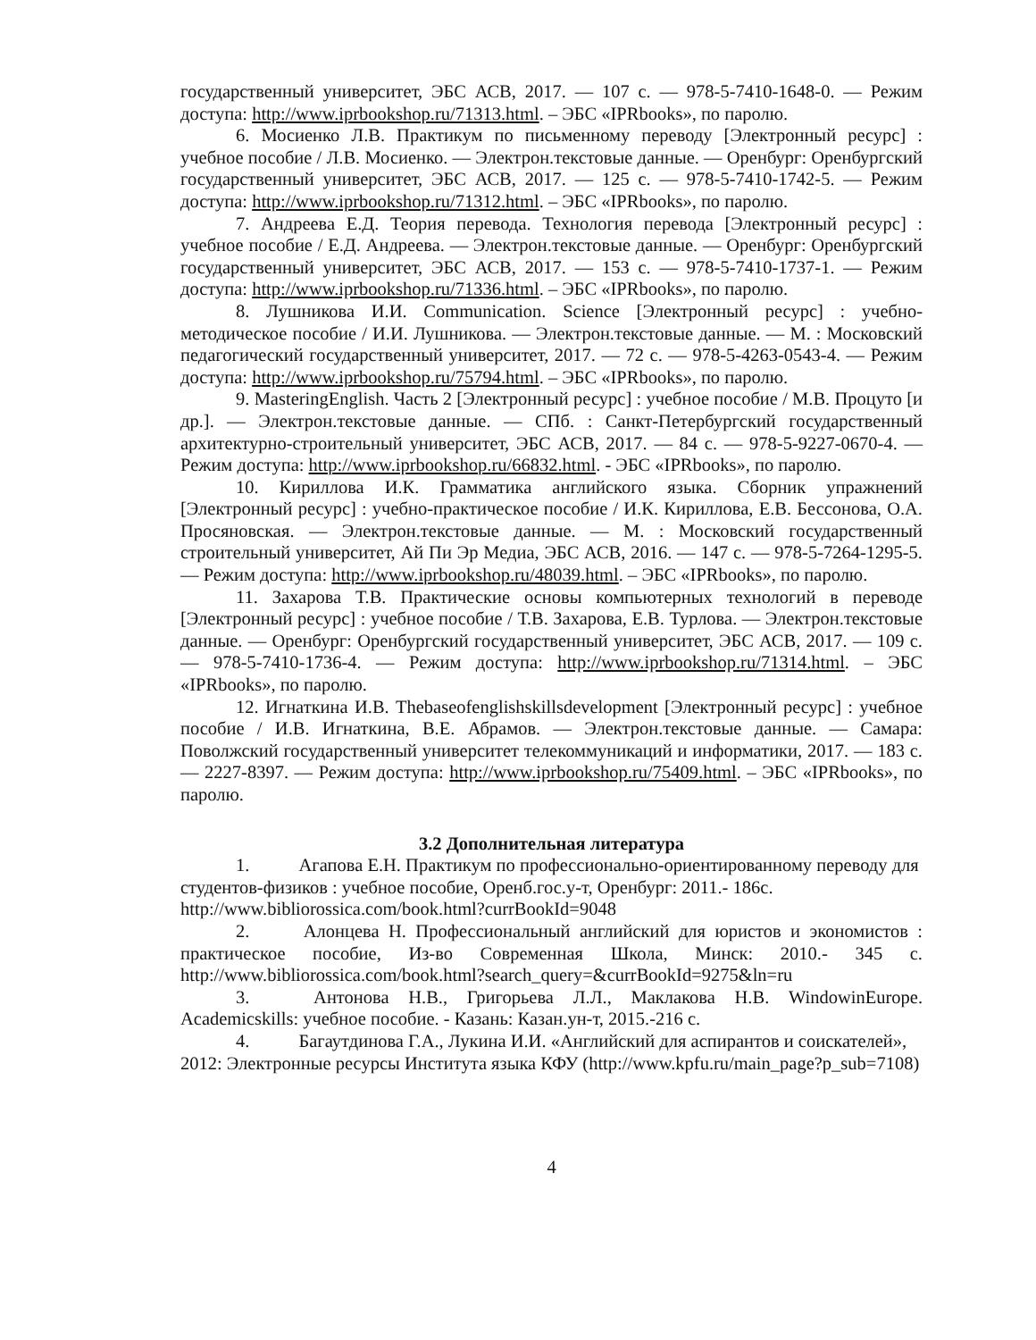государственный университет, ЭБС АСВ, 2017. — 107 c. — 978-5-7410-1648-0. — Режим доступа: http://www.iprbookshop.ru/71313.html. – ЭБС «IPRbooks», по паролю.
6. Мосиенко Л.В. Практикум по письменному переводу [Электронный ресурс] : учебное пособие / Л.В. Мосиенко. — Электрон.текстовые данные. — Оренбург: Оренбургский государственный университет, ЭБС АСВ, 2017. — 125 c. — 978-5-7410-1742-5. — Режим доступа: http://www.iprbookshop.ru/71312.html. – ЭБС «IPRbooks», по паролю.
7. Андреева Е.Д. Теория перевода. Технология перевода [Электронный ресурс] : учебное пособие / Е.Д. Андреева. — Электрон.текстовые данные. — Оренбург: Оренбургский государственный университет, ЭБС АСВ, 2017. — 153 c. — 978-5-7410-1737-1. — Режим доступа: http://www.iprbookshop.ru/71336.html. – ЭБС «IPRbooks», по паролю.
8. Лушникова И.И. Communication. Science [Электронный ресурс] : учебно-методическое пособие / И.И. Лушникова. — Электрон.текстовые данные. — М. : Московский педагогический государственный университет, 2017. — 72 c. — 978-5-4263-0543-4. — Режим доступа: http://www.iprbookshop.ru/75794.html. – ЭБС «IPRbooks», по паролю.
9. MasteringEnglish. Часть 2 [Электронный ресурс] : учебное пособие / М.В. Процуто [и др.]. — Электрон.текстовые данные. — СПб. : Санкт-Петербургский государственный архитектурно-строительный университет, ЭБС АСВ, 2017. — 84 c. — 978-5-9227-0670-4. — Режим доступа: http://www.iprbookshop.ru/66832.html. - ЭБС «IPRbooks», по паролю.
10. Кириллова И.К. Грамматика английского языка. Сборник упражнений [Электронный ресурс] : учебно-практическое пособие / И.К. Кириллова, Е.В. Бессонова, О.А. Просяновская. — Электрон.текстовые данные. — М. : Московский государственный строительный университет, Ай Пи Эр Медиа, ЭБС АСВ, 2016. — 147 c. — 978-5-7264-1295-5. — Режим доступа: http://www.iprbookshop.ru/48039.html. – ЭБС «IPRbooks», по паролю.
11. Захарова Т.В. Практические основы компьютерных технологий в переводе [Электронный ресурс] : учебное пособие / Т.В. Захарова, Е.В. Турлова. — Электрон.текстовые данные. — Оренбург: Оренбургский государственный университет, ЭБС АСВ, 2017. — 109 c. — 978-5-7410-1736-4. — Режим доступа: http://www.iprbookshop.ru/71314.html. – ЭБС «IPRbooks», по паролю.
12. Игнаткина И.В. Thebaseofenglishskillsdevelopment [Электронный ресурс] : учебное пособие / И.В. Игнаткина, В.Е. Абрамов. — Электрон.текстовые данные. — Самара: Поволжский государственный университет телекоммуникаций и информатики, 2017. — 183 c. — 2227-8397. — Режим доступа: http://www.iprbookshop.ru/75409.html. – ЭБС «IPRbooks», по паролю.
3.2 Дополнительная литература
1. Агапова Е.Н. Практикум по профессионально-ориентированному переводу для студентов-физиков : учебное пособие, Оренб.гос.у-т, Оренбург: 2011.- 186с. http://www.bibliorossica.com/book.html?currBookId=9048
2. Алонцева Н. Профессиональный английский для юристов и экономистов : практическое пособие, Из-во Современная Школа, Минск: 2010.- 345 с. http://www.bibliorossica.com/book.html?search_query=&currBookId=9275&ln=ru
3. Антонова Н.В., Григорьева Л.Л., Маклакова Н.В. WindowinEurope. Academicskills: учебное пособие. - Казань: Казан.ун-т, 2015.-216 с.
4. Багаутдинова Г.А., Лукина И.И. «Английский для аспирантов и соискателей», 2012: Электронные ресурсы Института языка КФУ (http://www.kpfu.ru/main_page?p_sub=7108)
4